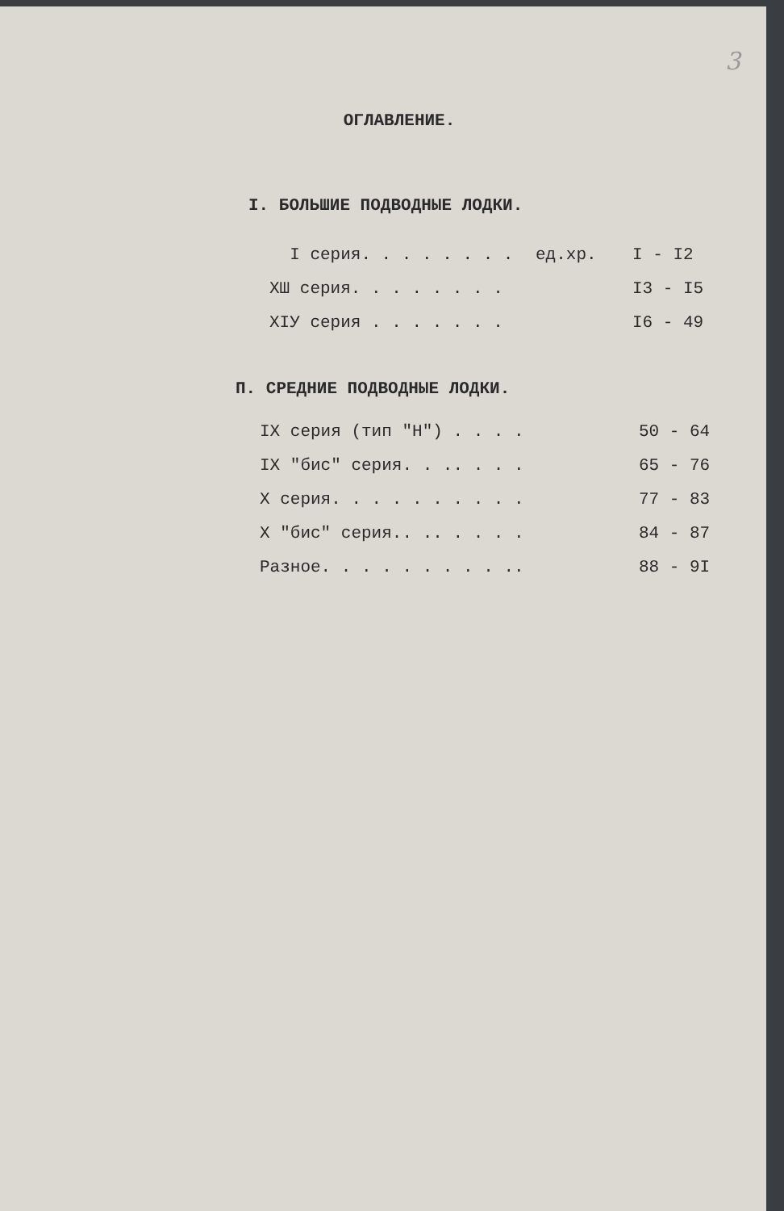3
ОГЛАВЛЕНИЕ.
I. БОЛЬШИЕ ПОДВОДНЫЕ ЛОДКИ.
| I серия. . . . . . . . | ед.хр. | I - I2 |
| XШ серия. . . . . . . . | | I3 - I5 |
| XIУ серия . . . . . . . | | I6 - 49 |
П. СРЕДНИЕ ПОДВОДНЫЕ ЛОДКИ.
| IX серия (тип "Н") . . . . | 50 - 64 |
| IX "бис" серия. . .. . . . | 65 - 76 |
| X серия. . . . . . . . . . | 77 - 83 |
| X "бис" серия.. .. . . . . | 84 - 87 |
| Разное. . . . . . . . . .. | 88 - 9I |